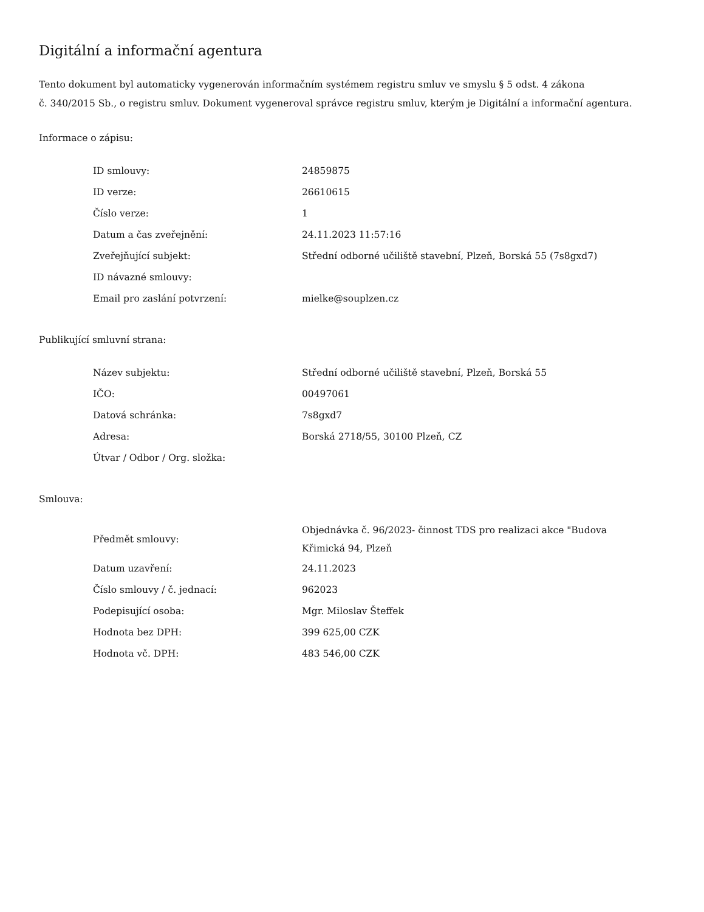Digitální a informační agentura
Tento dokument byl automaticky vygenerován informačním systémem registru smluv ve smyslu § 5 odst. 4 zákona
č. 340/2015 Sb., o registru smluv. Dokument vygeneroval správce registru smluv, kterým je Digitální a informační agentura.
Informace o zápisu:
| ID smlouvy: | 24859875 |
| ID verze: | 26610615 |
| Číslo verze: | 1 |
| Datum a čas zveřejnění: | 24.11.2023 11:57:16 |
| Zveřejňující subjekt: | Střední odborné učiliště stavební, Plzeň, Borská 55 (7s8gxd7) |
| ID návazné smlouvy: | |
| Email pro zaslání potvrzení: | mielke@souplzen.cz |
Publikující smluvní strana:
| Název subjektu: | Střední odborné učiliště stavební, Plzeň, Borská 55 |
| IČO: | 00497061 |
| Datová schránka: | 7s8gxd7 |
| Adresa: | Borská 2718/55, 30100 Plzeň, CZ |
| Útvar / Odbor / Org. složka: | |
Smlouva:
| Předmět smlouvy: | Objednávka č. 96/2023- činnost TDS pro realizaci akce "Budova Křimická 94, Plzeň |
| Datum uzavření: | 24.11.2023 |
| Číslo smlouvy / č. jednací: | 962023 |
| Podepisující osoba: | Mgr. Miloslav Šteffek |
| Hodnota bez DPH: | 399 625,00 CZK |
| Hodnota vč. DPH: | 483 546,00 CZK |